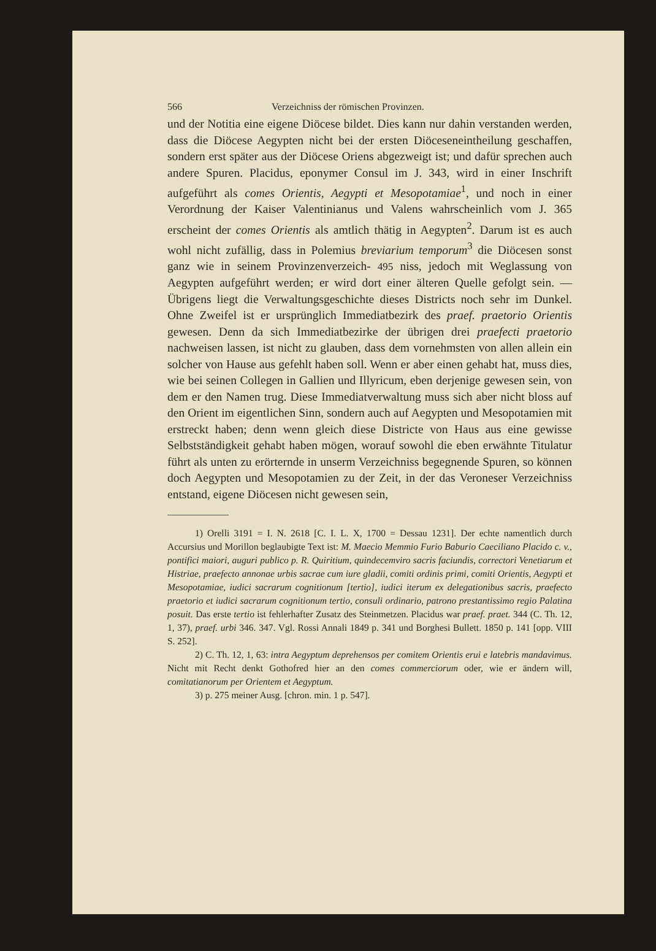566 Verzeichniss der römischen Provinzen.
und der Notitia eine eigene Diöcese bildet. Dies kann nur dahin verstanden werden, dass die Diöcese Aegypten nicht bei der ersten Diöceseneintheilung geschaffen, sondern erst später aus der Diöcese Oriens abgezweigt ist; und dafür sprechen auch andere Spuren. Placidus, eponymer Consul im J. 343, wird in einer Inschrift aufgeführt als comes Orientis, Aegypti et Mesopotamiae<sup>1</sup>, und noch in einer Verordnung der Kaiser Valentinianus und Valens wahrscheinlich vom J. 365 erscheint der comes Orientis als amtlich thätig in Aegypten<sup>2</sup>. Darum ist es auch wohl nicht zufällig, dass in Polemius breviarium temporum<sup>3</sup> die Diöcesen sonst ganz wie in seinem Provinzenverzeich- 495 niss, jedoch mit Weglassung von Aegypten aufgeführt werden; er wird dort einer älteren Quelle gefolgt sein. — Übrigens liegt die Verwaltungsgeschichte dieses Districts noch sehr im Dunkel. Ohne Zweifel ist er ursprünglich Immediatbezirk des praef. praetorio Orientis gewesen. Denn da sich Immediatbezirke der übrigen drei praefecti praetorio nachweisen lassen, ist nicht zu glauben, dass dem vornehmsten von allen allein ein solcher von Hause aus gefehlt haben soll. Wenn er aber einen gehabt hat, muss dies, wie bei seinen Collegen in Gallien und Illyricum, eben derjenige gewesen sein, von dem er den Namen trug. Diese Immediatverwaltung muss sich aber nicht bloss auf den Orient im eigentlichen Sinn, sondern auch auf Aegypten und Mesopotamien mit erstreckt haben; denn wenn gleich diese Districte von Haus aus eine gewisse Selbstständigkeit gehabt haben mögen, worauf sowohl die eben erwähnte Titulatur führt als unten zu erörternde in unserm Verzeichniss begegnende Spuren, so können doch Aegypten und Mesopotamien zu der Zeit, in der das Veroneser Verzeichniss entstand, eigene Diöcesen nicht gewesen sein,
1) Orelli 3191 = I. N. 2618 [C. I. L. X, 1700 = Dessau 1231]. Der echte namentlich durch Accursius und Morillon beglaubigte Text ist: M. Maecio Memmio Furio Baburio Caeciliano Placido c. v., pontifici maiori, auguri publico p. R. Quiritium, quindecemviro sacris faciundis, correctori Venetiarum et Histriae, praefecto annonae urbis sacrae cum iure gladii, comiti ordinis primi, comiti Orientis, Aegypti et Mesopotamiae, iudici sacrarum cognitionum [tertio], iudici iterum ex delegationibus sacris, praefecto praetorio et iudici sacrarum cognitionum tertio, consuli ordinario, patrono prestantissimo regio Palatina posuit. Das erste tertio ist fehlerhafter Zusatz des Steinmetzen. Placidus war praef. praet. 344 (C. Th. 12, 1, 37), praef. urbi 346. 347. Vgl. Rossi Annali 1849 p. 341 und Borghesi Bullett. 1850 p. 141 [opp. VIII S. 252].
2) C. Th. 12, 1, 63: intra Aegyptum deprehensos per comitem Orientis erui e latebris mandavimus. Nicht mit Recht denkt Gothofred hier an den comes commerciorum oder, wie er ändern will, comitatianorum per Orientem et Aegyptum.
3) p. 275 meiner Ausg. [chron. min. 1 p. 547].